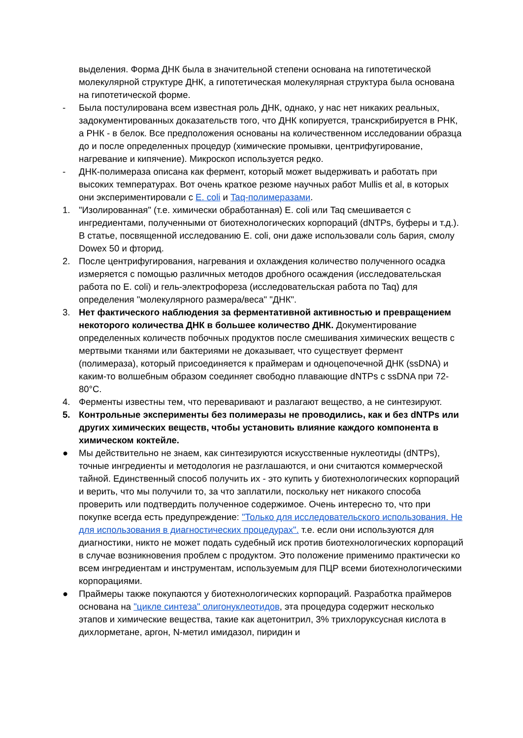выделения. Форма ДНК была в значительной степени основана на гипотетической молекулярной структуре ДНК, а гипотетическая молекулярная структура была основана на гипотетической форме.
- Была постулирована всем известная роль ДНК, однако, у нас нет никаких реальных, задокументированных доказательств того, что ДНК копируется, транскрибируется в РНК, а РНК - в белок. Все предположения основаны на количественном исследовании образца до и после определенных процедур (химические промывки, центрифугирование, нагревание и кипячение). Микроскоп используется редко.
- ДНК-полимераза описана как фермент, который может выдерживать и работать при высоких температурах. Вот очень краткое резюме научных работ Mullis et al, в которых они экспериментировали с E. coli и Taq-полимеразами.
1. "Изолированная" (т.е. химически обработанная) E. coli или Taq смешивается с ингредиентами, полученными от биотехнологических корпораций (dNTPs, буферы и т.д.). В статье, посвященной исследованию E. coli, они даже использовали соль бария, смолу Dowex 50 и фторид.
2. После центрифугирования, нагревания и охлаждения количество полученного осадка измеряется с помощью различных методов дробного осаждения (исследовательская работа по E. coli) и гель-электрофореза (исследовательская работа по Taq) для определения "молекулярного размера/веса" "ДНК".
3. Нет фактического наблюдения за ферментативной активностью и превращением некоторого количества ДНК в большее количество ДНК. Документирование определенных количеств побочных продуктов после смешивания химических веществ с мертвыми тканями или бактериями не доказывает, что существует фермент (полимераза), который присоединяется к праймерам и одноцепочечной ДНК (ssDNA) и каким-то волшебным образом соединяет свободно плавающие dNTPs с ssDNA при 72-80°C.
4. Ферменты известны тем, что переваривают и разлагают вещество, а не синтезируют.
5. Контрольные эксперименты без полимеразы не проводились, как и без dNTPs или других химических веществ, чтобы установить влияние каждого компонента в химическом коктейле.
● Мы действительно не знаем, как синтезируются искусственные нуклеотиды (dNTPs), точные ингредиенты и методология не разглашаются, и они считаются коммерческой тайной. Единственный способ получить их - это купить у биотехнологических корпораций и верить, что мы получили то, за что заплатили, поскольку нет никакого способа проверить или подтвердить полученное содержимое. Очень интересно то, что при покупке всегда есть предупреждение: "Только для исследовательского использования. Не для использования в диагностических процедурах". т.е. если они используются для диагностики, никто не может подать судебный иск против биотехнологических корпораций в случае возникновения проблем с продуктом. Это положение применимо практически ко всем ингредиентам и инструментам, используемым для ПЦР всеми биотехнологическими корпорациями.
● Праймеры также покупаются у биотехнологических корпораций. Разработка праймеров основана на "цикле синтеза" олигонуклеотидов, эта процедура содержит несколько этапов и химические вещества, такие как ацетонитрил, 3% трихлоруксусная кислота в дихлорметане, аргон, N-метил имидазол, пиридин и